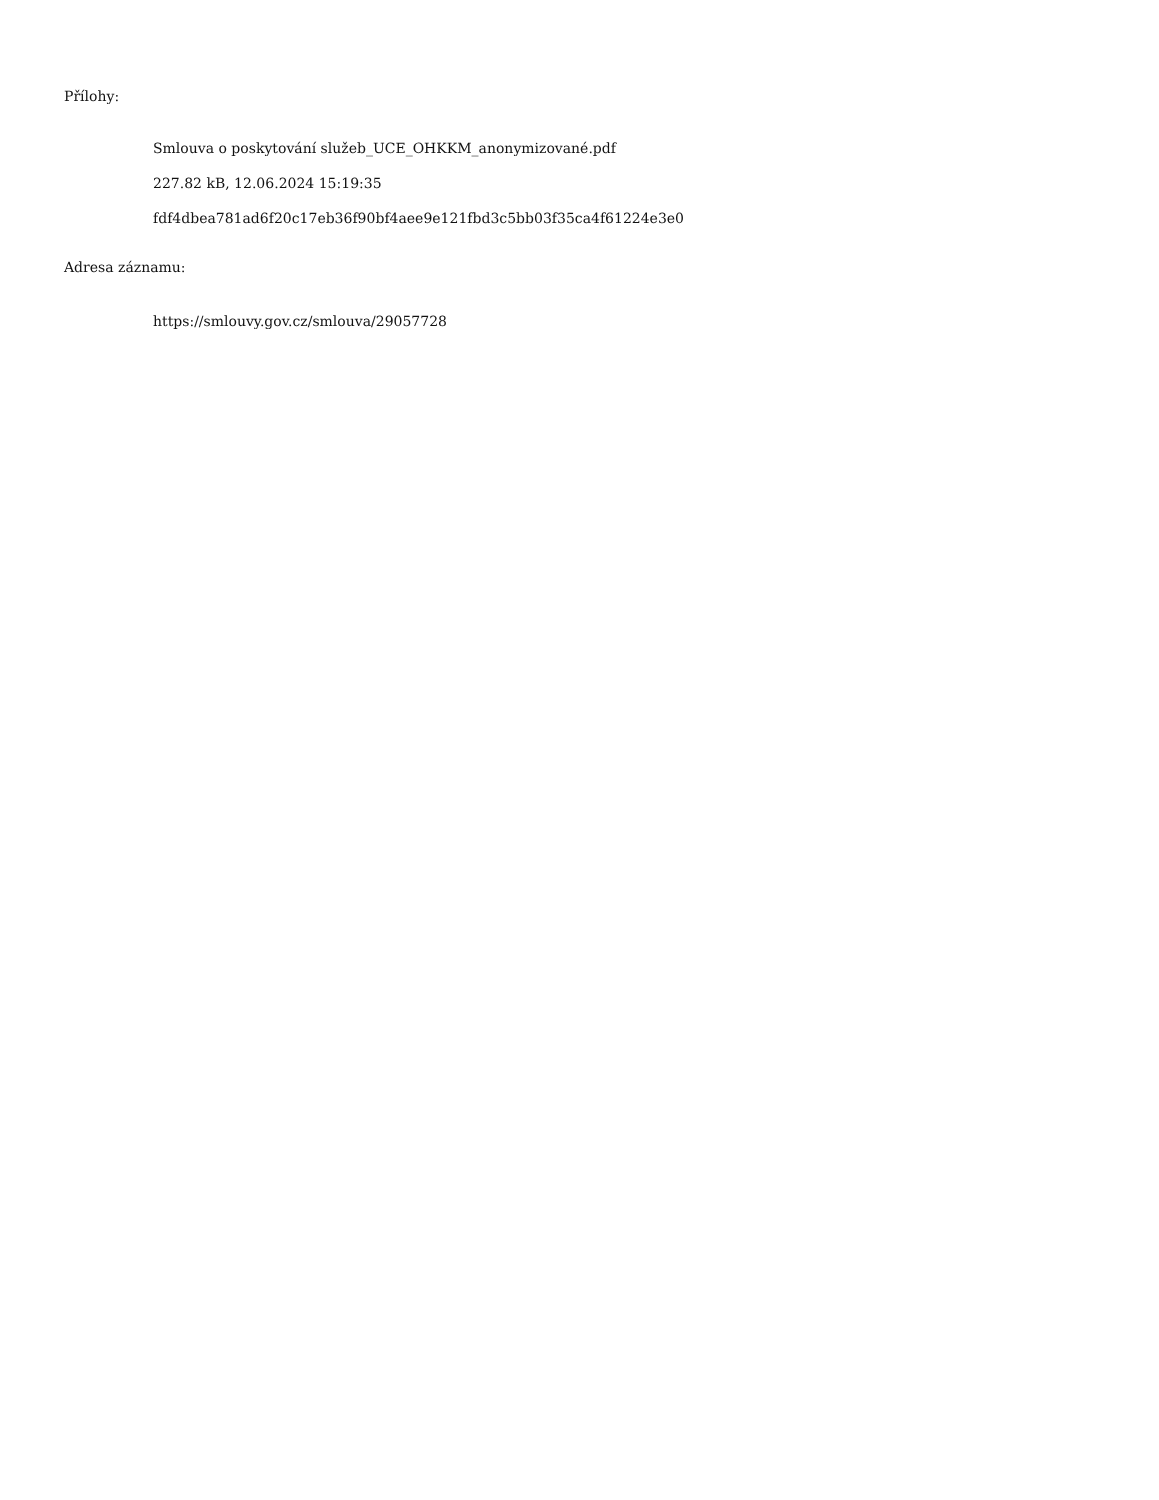Přílohy:
Smlouva o poskytování služeb_UCE_OHKKM_anonymizované.pdf
227.82 kB, 12.06.2024 15:19:35
fdf4dbea781ad6f20c17eb36f90bf4aee9e121fbd3c5bb03f35ca4f61224e3e0
Adresa záznamu:
https://smlouvy.gov.cz/smlouva/29057728